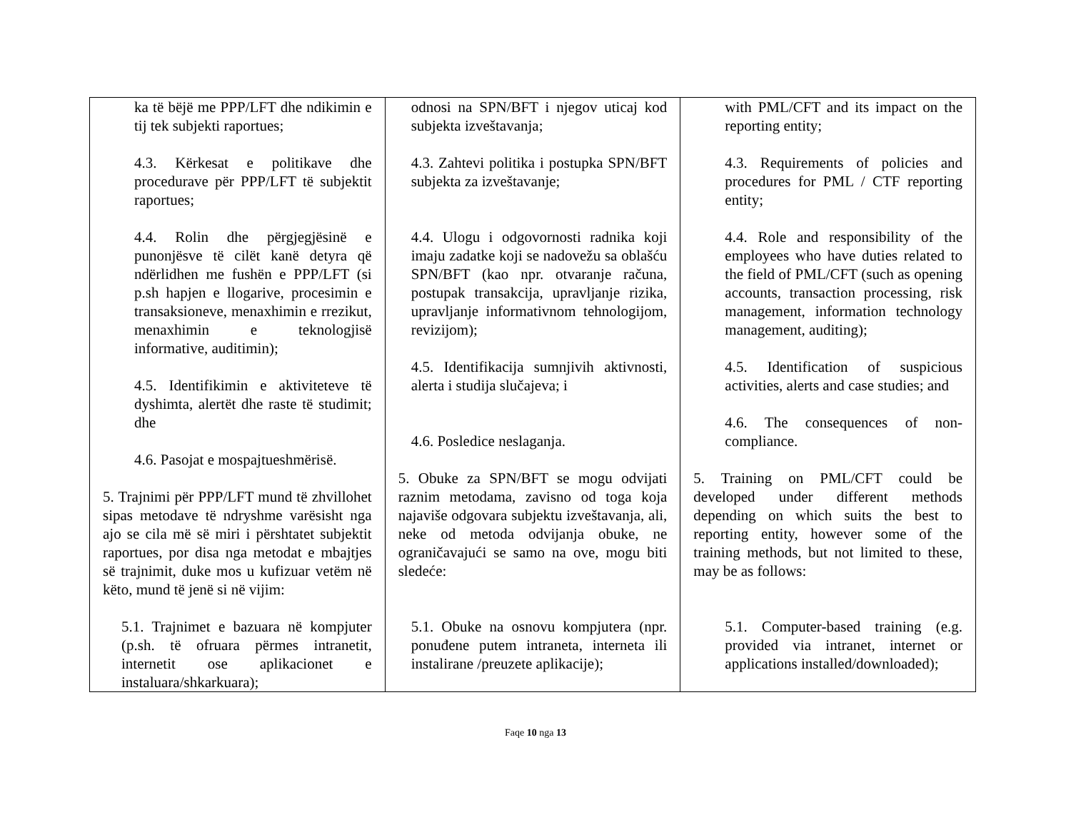| ka të bëjë me PPP/LFT dhe ndikimin e tij tek subjekti raportues; 4.3. Kërkesat e politikave dhe procedurave për PPP/LFT të subjektit raportues; 4.4. Rolin dhe përgjegjësinë e punonjësve të cilët kanë detyra që ndërlidhen me fushën e PPP/LFT (si p.sh hapjen e llogarive, procesimin e transaksioneve, menaxhimin e rrezikut, menaxhimin e teknologjisë informative, auditimin); 4.5. Identifikimin e aktiviteteve të dyshimta, alertët dhe raste të studimit; dhe 4.6. Pasojat e mospajtueshmërisë. 5. Trajnimi për PPP/LFT mund të zhvillohet sipas metodave të ndryshme varësisht nga ajo se cila më së miri i përshtatet subjektit raportues, por disa nga metodat e mbajtjes së trajnimit, duke mos u kufizuar vetëm në këto, mund të jenë si në vijim: 5.1. Trajnimet e bazuara në kompjuter (p.sh. të ofruara përmes intranetit, internetit ose aplikacionet e instaluara/shkarkuara); | odnosi na SPN/BFT i njegov uticaj kod subjekta izveštavanja; 4.3. Zahtevi politika i postupka SPN/BFT subjekta za izveštavanje; 4.4. Ulogu i odgovornosti radnika koji imaju zadatke koji se nadovežu sa oblašću SPN/BFT (kao npr. otvaranje računa, postupak transakcija, upravljanje rizika, upravljanje informativnom tehnologijom, revizijom); 4.5. Identifikacija sumnjivih aktivnosti, alerta i studija slučajeva; i 4.6. Posledice neslaganja. 5. Obuke za SPN/BFT se mogu odvijati raznim metodama, zavisno od toga koja najaviše odgovara subjektu izveštavanja, ali, neke od metoda odvijanja obuke, ne ograničavajući se samo na ove, mogu biti sledeće: 5.1. Obuke na osnovu kompjutera (npr. ponuđene putem intraneta, interneta ili instalirane /preuzete aplikacije); | with PML/CFT and its impact on the reporting entity; 4.3. Requirements of policies and procedures for PML / CTF reporting entity; 4.4. Role and responsibility of the employees who have duties related to the field of PML/CFT (such as opening accounts, transaction processing, risk management, information technology management, auditing); 4.5. Identification of suspicious activities, alerts and case studies; and 4.6. The consequences of non-compliance. 5. Training on PML/CFT could be developed under different methods depending on which suits the best to reporting entity, however some of the training methods, but not limited to these, may be as follows: 5.1. Computer-based training (e.g. provided via intranet, internet or applications installed/downloaded); |
Faqe 10 nga 13